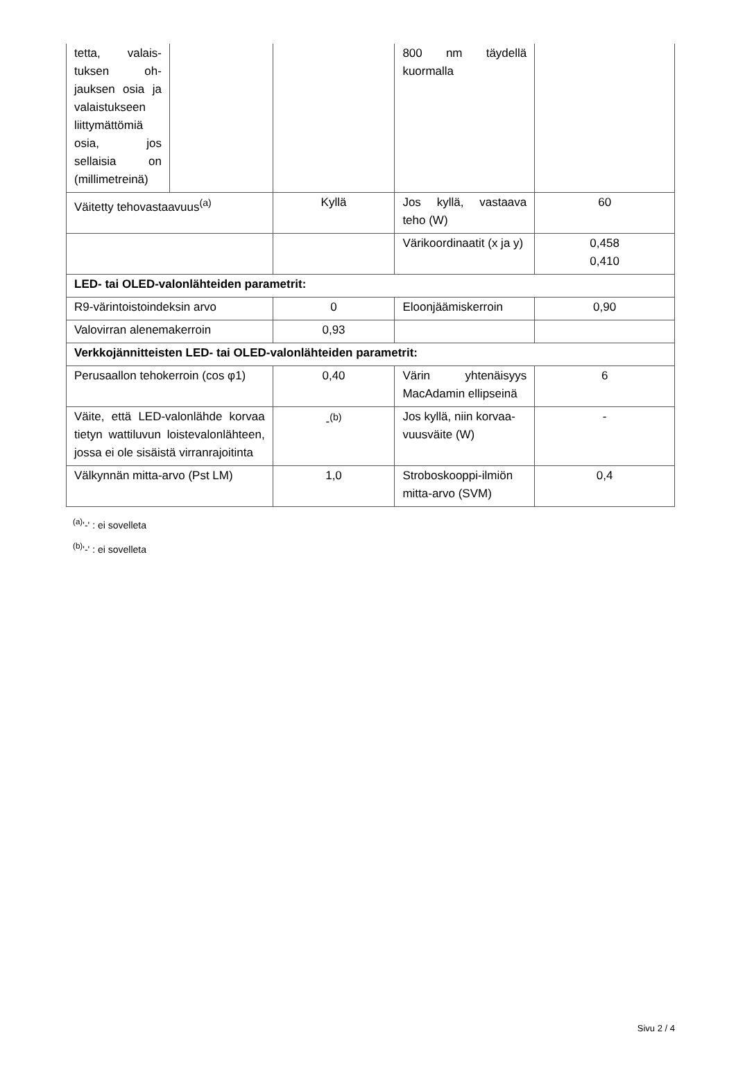| tetta, valais­tuksen oh­jauksen osia ja valaistuk­seen liittymät­tömiä osia, jos sellaisia on (millimet­reinä) | | | 800 nm täydellä kuormalla | |
| Väitetty tehovastaavuus<sup>(a)</sup> | | Kyllä | Jos kyllä, vastaava teho (W) | 60 |
| | | | Värikoordinaatit (x ja y) | 0,458 0,410 |
| LED- tai OLED-valonlähteiden parametrit: | | | | |
| R9-värintoistoindeksin arvo | | 0 | Eloonjäämiskerroin | 0,90 |
| Valovirran alenemakerroin | | 0,93 | | |
| Verkkojännitteisten LED- tai OLED-valonlähteiden parametrit: | | | | |
| Perusaallon tehokerroin (cos φ1) | | 0,40 | Värin yhtenäisyys MacAdamin ellipsei­nä | 6 |
| Väite, että LED-valonlähde kor­vaa tietyn wattiluvun loisteva­lonlähteen, jossa ei ole sisäistä virranrajoitinta | | -<sup>(b)</sup> | Jos kyllä, niin korvaa­vuusväite (W) | - |
| Välkynnän mitta-arvo (Pst LM) | | 1,0 | Stroboskooppi-il­miön mitta-arvo (SVM) | 0,4 |
<sup>(a)</sup> '-' : ei sovelleta
<sup>(b)</sup> '-' : ei sovelleta
Sivu 2 / 4